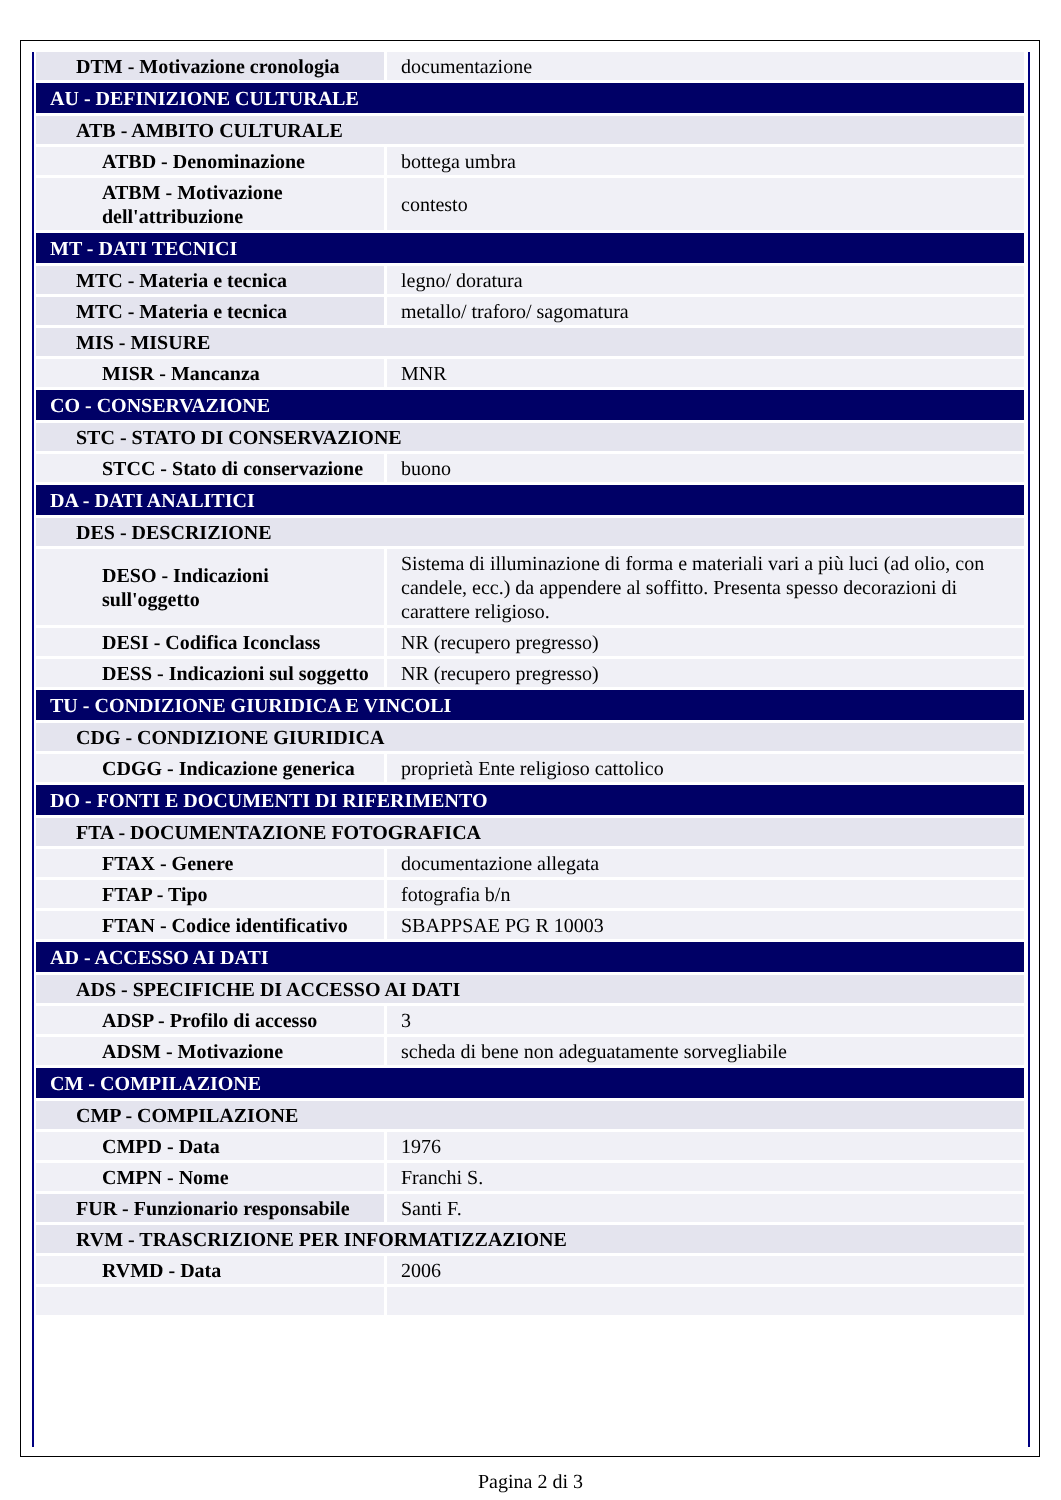| DTM - Motivazione cronologia | documentazione |
| AU - DEFINIZIONE CULTURALE | |
| ATB - AMBITO CULTURALE | |
| ATBD - Denominazione | bottega umbra |
| ATBM - Motivazione dell'attribuzione | contesto |
| MT - DATI TECNICI | |
| MTC - Materia e tecnica | legno/ doratura |
| MTC - Materia e tecnica | metallo/ traforo/ sagomatura |
| MIS - MISURE | |
| MISR - Mancanza | MNR |
| CO - CONSERVAZIONE | |
| STC - STATO DI CONSERVAZIONE | |
| STCC - Stato di conservazione | buono |
| DA - DATI ANALITICI | |
| DES - DESCRIZIONE | |
| DESO - Indicazioni sull'oggetto | Sistema di illuminazione di forma e materiali vari a più luci (ad olio, con candele, ecc.) da appendere al soffitto. Presenta spesso decorazioni di carattere religioso. |
| DESI - Codifica Iconclass | NR (recupero pregresso) |
| DESS - Indicazioni sul soggetto | NR (recupero pregresso) |
| TU - CONDIZIONE GIURIDICA E VINCOLI | |
| CDG - CONDIZIONE GIURIDICA | |
| CDGG - Indicazione generica | proprietà Ente religioso cattolico |
| DO - FONTI E DOCUMENTI DI RIFERIMENTO | |
| FTA - DOCUMENTAZIONE FOTOGRAFICA | |
| FTAX - Genere | documentazione allegata |
| FTAP - Tipo | fotografia b/n |
| FTAN - Codice identificativo | SBAPPSAE PG R 10003 |
| AD - ACCESSO AI DATI | |
| ADS - SPECIFICHE DI ACCESSO AI DATI | |
| ADSP - Profilo di accesso | 3 |
| ADSM - Motivazione | scheda di bene non adeguatamente sorvegliabile |
| CM - COMPILAZIONE | |
| CMP - COMPILAZIONE | |
| CMPD - Data | 1976 |
| CMPN - Nome | Franchi S. |
| FUR - Funzionario responsabile | Santi F. |
| RVM - TRASCRIZIONE PER INFORMATIZZAZIONE | |
| RVMD - Data | 2006 |
Pagina 2 di 3